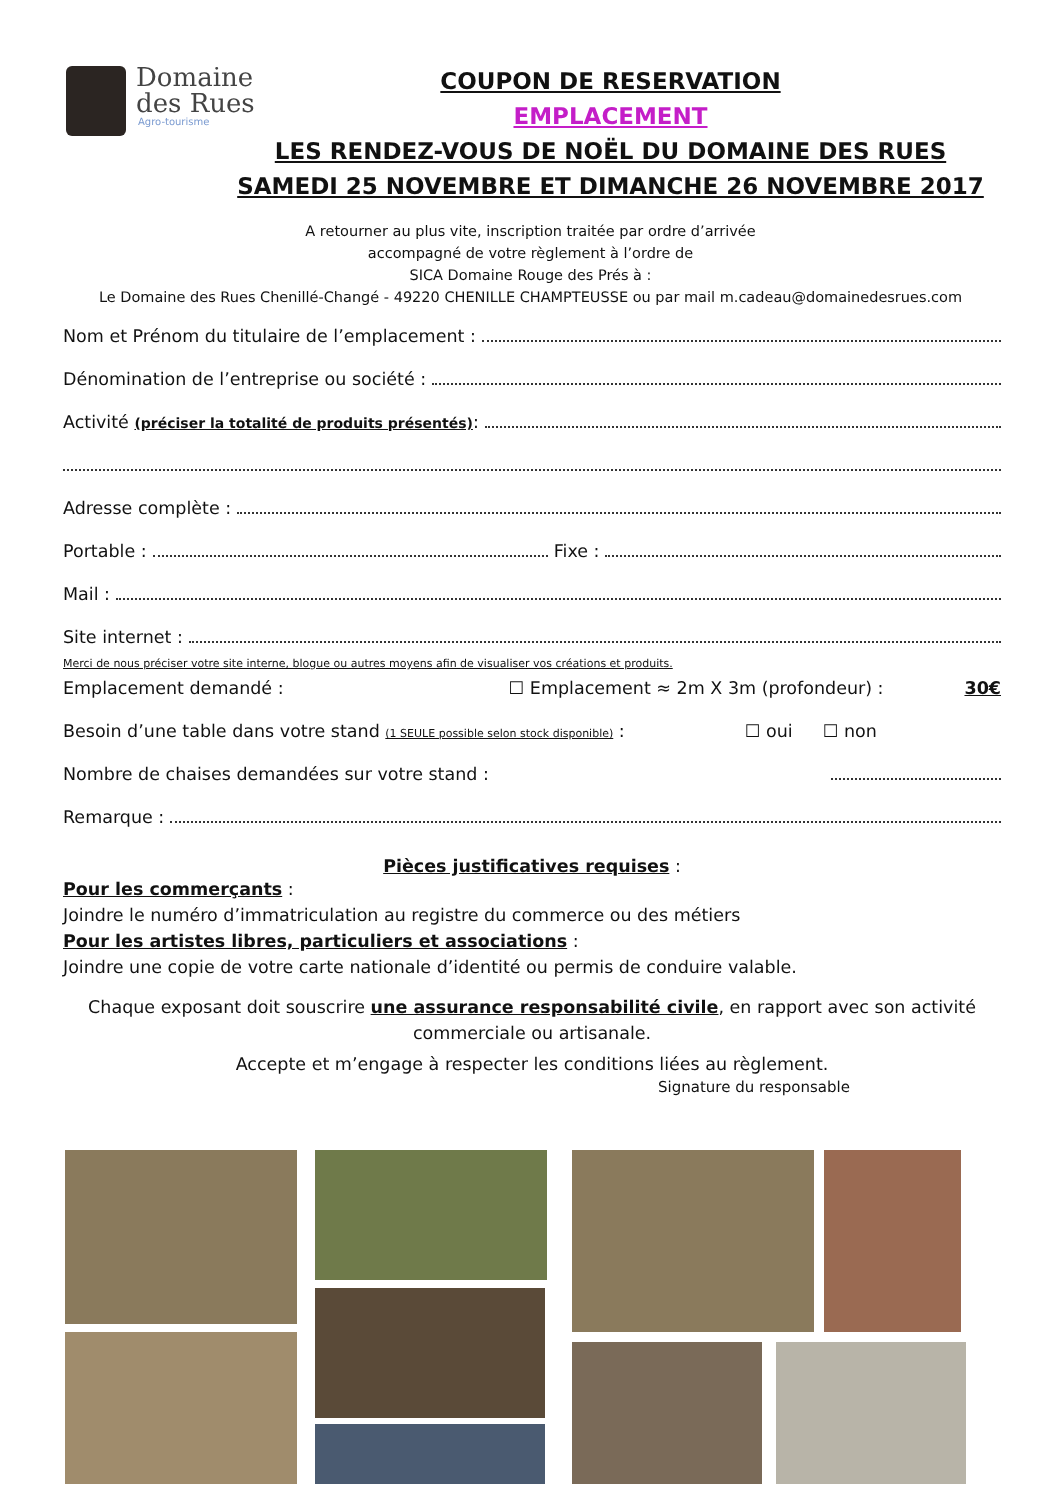Domaine
des Rues
Agro-tourisme
COUPON DE RESERVATION
EMPLACEMENT
LES RENDEZ-VOUS DE NOËL DU DOMAINE DES RUES
SAMEDI 25 NOVEMBRE ET DIMANCHE 26 NOVEMBRE 2017
A retourner au plus vite, inscription traitée par ordre d’arrivée
accompagné de votre règlement à l’ordre de
SICA Domaine Rouge des Prés à :
Le Domaine des Rues Chenillé-Changé - 49220 CHENILLE CHAMPTEUSSE ou par mail m.cadeau@domainedesrues.com
Nom et Prénom du titulaire de l’emplacement :
Dénomination de l’entreprise ou société :
Activité (préciser la totalité de produits présentés):
Adresse complète :
Portable : Fixe :
Mail :
Site internet :
Merci de nous préciser votre site interne, blogue ou autres moyens afin de visualiser vos créations et produits.
Emplacement demandé : ☐ Emplacement ≈ 2m X 3m (profondeur) : 30€
Besoin d’une table dans votre stand (1 SEULE possible selon stock disponible) : ☐ oui ☐ non
Nombre de chaises demandées sur votre stand :
Remarque :
Pièces justificatives requises :
Pour les commerçants :
Joindre le numéro d’immatriculation au registre du commerce ou des métiers
Pour les artistes libres, particuliers et associations :
Joindre une copie de votre carte nationale d’identité ou permis de conduire valable.
Chaque exposant doit souscrire une assurance responsabilité civile, en rapport avec son activité commerciale ou artisanale.
Accepte et m’engage à respecter les conditions liées au règlement.
Signature du responsable